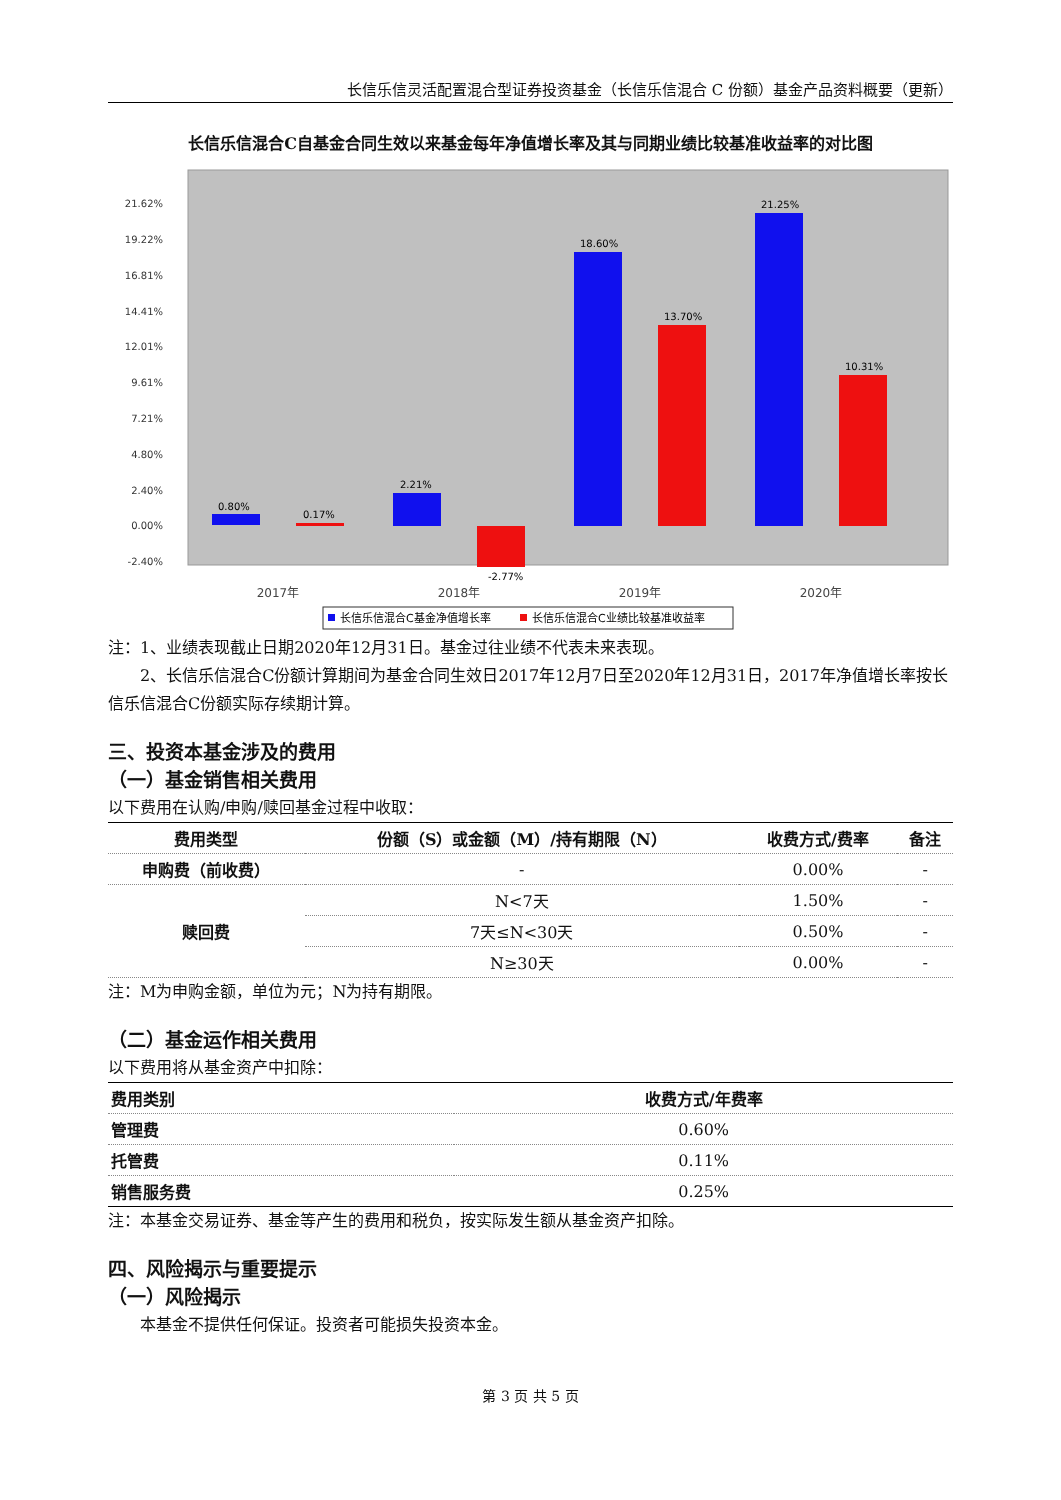长信乐信灵活配置混合型证券投资基金（长信乐信混合 C 份额）基金产品资料概要（更新）
长信乐信混合C自基金合同生效以来基金每年净值增长率及其与同期业绩比较基准收益率的对比图
21.62%
19.22%
16.81%
14.41%
12.01%
9.61%
7.21%
4.80%
2.40%
0.00%
-2.40%
0.80%
0.17%
2.21%
-2.77%
18.60%
13.70%
21.25%
10.31%
2017年
2018年
2019年
2020年
长信乐信混合C基金净值增长率
长信乐信混合C业绩比较基准收益率
注：1、业绩表现截止日期2020年12月31日。基金过往业绩不代表未来表现。
  2、长信乐信混合C份额计算期间为基金合同生效日2017年12月7日至2020年12月31日，2017年净值增长率按长信乐信混合C份额实际存续期计算。
三、投资本基金涉及的费用
（一）基金销售相关费用
以下费用在认购/申购/赎回基金过程中收取：
| 费用类型 | 份额（S）或金额（M）/持有期限（N） | 收费方式/费率 | 备注 |
| --- | --- | --- | --- |
| 申购费（前收费） | - | 0.00% | - |
| 赎回费 | N<7天 | 1.50% | - |
| | 7天≤N<30天 | 0.50% | - |
| | N≥30天 | 0.00% | - |
注：M为申购金额，单位为元；N为持有期限。
（二）基金运作相关费用
以下费用将从基金资产中扣除：
| 费用类别 | 收费方式/年费率 |
| --- | --- |
| 管理费 | 0.60% |
| 托管费 | 0.11% |
| 销售服务费 | 0.25% |
注：本基金交易证券、基金等产生的费用和税负，按实际发生额从基金资产扣除。
四、风险揭示与重要提示
（一）风险揭示
  本基金不提供任何保证。投资者可能损失投资本金。
第 3 页 共 5 页